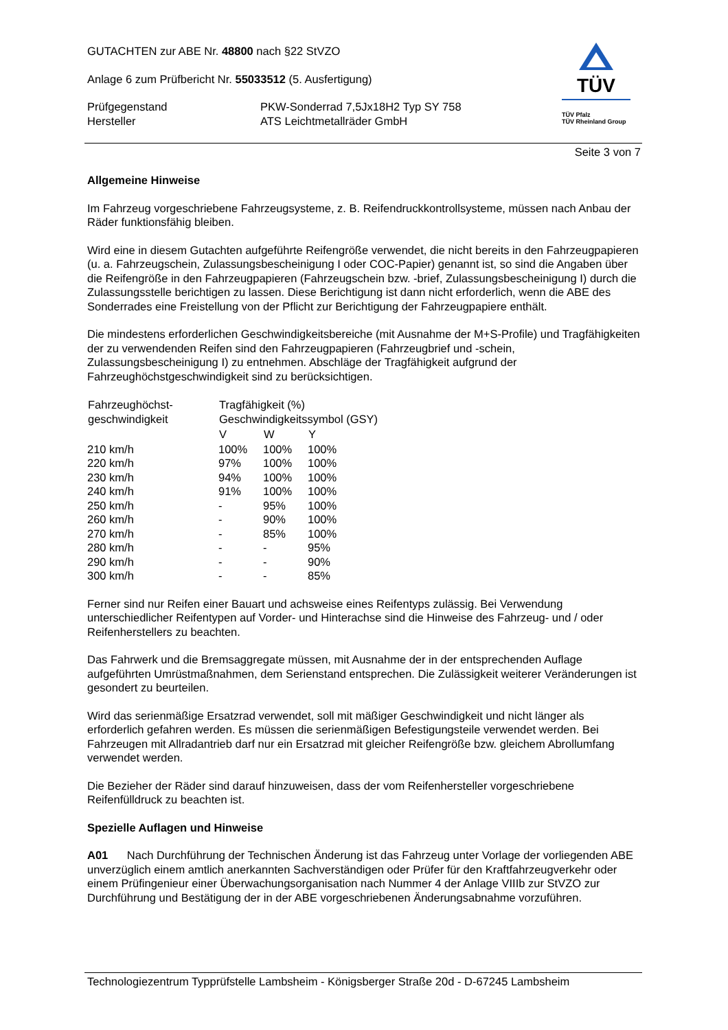TÜV
TÜV Pfalz
TÜV Rheinland Group
GUTACHTEN zur ABE Nr. 48800 nach §22 StVZO
Anlage 6 zum Prüfbericht Nr. 55033512 (5. Ausfertigung)
| Prüfgegenstand Hersteller | PKW-Sonderrad 7,5Jx18H2 Typ SY 758 ATS Leichtmetallräder GmbH |
Seite 3 von 7
Allgemeine Hinweise
Im Fahrzeug vorgeschriebene Fahrzeugsysteme, z. B. Reifendruckkontrollsysteme, müssen nach Anbau der Räder funktionsfähig bleiben.
Wird eine in diesem Gutachten aufgeführte Reifengröße verwendet, die nicht bereits in den Fahrzeugpapieren (u. a. Fahrzeugschein, Zulassungsbescheinigung I oder COC-Papier) genannt ist, so sind die Angaben über die Reifengröße in den Fahrzeugpapieren (Fahrzeugschein bzw. -brief, Zulassungsbescheinigung I) durch die Zulassungsstelle berichtigen zu lassen. Diese Berichtigung ist dann nicht erforderlich, wenn die ABE des Sonderrades eine Freistellung von der Pflicht zur Berichtigung der Fahrzeugpapiere enthält.
Die mindestens erforderlichen Geschwindigkeitsbereiche (mit Ausnahme der M+S-Profile) und Tragfähigkeiten der zu verwendenden Reifen sind den Fahrzeugpapieren (Fahrzeugbrief und -schein, Zulassungsbescheinigung I) zu entnehmen. Abschläge der Tragfähigkeit aufgrund der Fahrzeughöchstgeschwindigkeit sind zu berücksichtigen.
| Fahrzeughöchst- geschwindigkeit | Tragfähigkeit (%) Geschwindigkeitssymbol (GSY) | | |
| --- | --- | --- | --- |
| | V | W | Y |
| 210 km/h | 100% | 100% | 100% |
| 220 km/h | 97% | 100% | 100% |
| 230 km/h | 94% | 100% | 100% |
| 240 km/h | 91% | 100% | 100% |
| 250 km/h | - | 95% | 100% |
| 260 km/h | - | 90% | 100% |
| 270 km/h | - | 85% | 100% |
| 280 km/h | - | - | 95% |
| 290 km/h | - | - | 90% |
| 300 km/h | - | - | 85% |
Ferner sind nur Reifen einer Bauart und achsweise eines Reifentyps zulässig. Bei Verwendung unterschiedlicher Reifentypen auf Vorder- und Hinterachse sind die Hinweise des Fahrzeug- und / oder Reifenherstellers zu beachten.
Das Fahrwerk und die Bremsaggregate müssen, mit Ausnahme der in der entsprechenden Auflage aufgeführten Umrüstmaßnahmen, dem Serienstand entsprechen. Die Zulässigkeit weiterer Veränderungen ist gesondert zu beurteilen.
Wird das serienmäßige Ersatzrad verwendet, soll mit mäßiger Geschwindigkeit und nicht länger als erforderlich gefahren werden. Es müssen die serienmäßigen Befestigungsteile verwendet werden. Bei Fahrzeugen mit Allradantrieb darf nur ein Ersatzrad mit gleicher Reifengröße bzw. gleichem Abrollumfang verwendet werden.
Die Bezieher der Räder sind darauf hinzuweisen, dass der vom Reifenhersteller vorgeschriebene Reifenfülldruck zu beachten ist.
Spezielle Auflagen und Hinweise
A01 Nach Durchführung der Technischen Änderung ist das Fahrzeug unter Vorlage der vorliegenden ABE unverzüglich einem amtlich anerkannten Sachverständigen oder Prüfer für den Kraftfahrzeugverkehr oder einem Prüfingenieur einer Überwachungsorganisation nach Nummer 4 der Anlage VIIIb zur StVZO zur Durchführung und Bestätigung der in der ABE vorgeschriebenen Änderungsabnahme vorzuführen.
Technologiezentrum Typprüfstelle Lambsheim - Königsberger Straße 20d - D-67245 Lambsheim